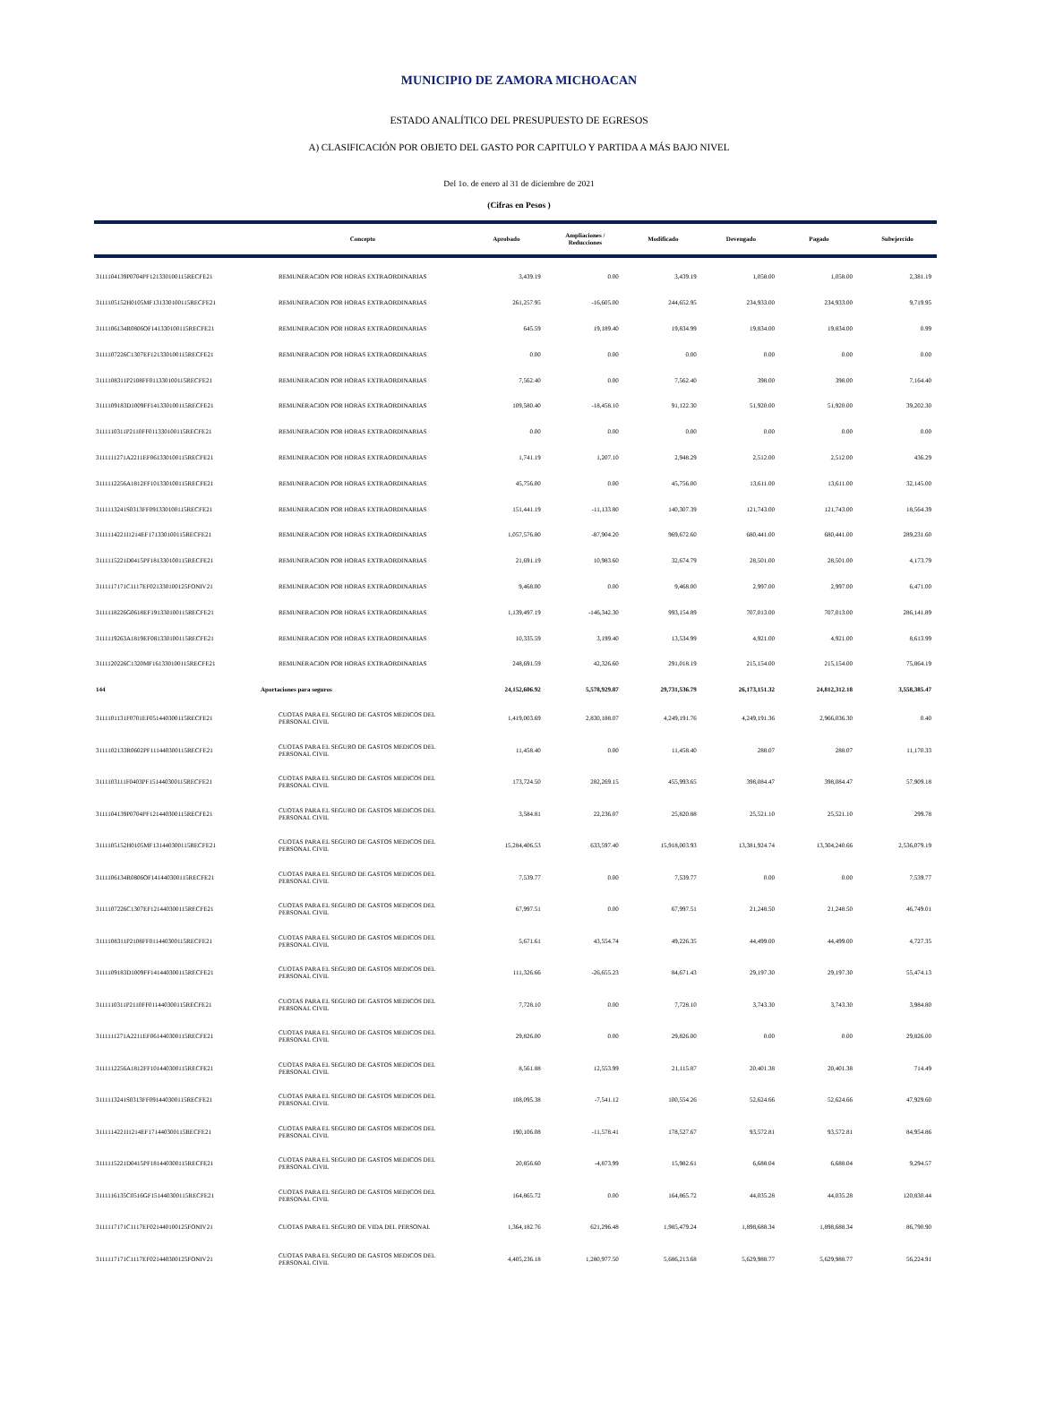MUNICIPIO DE ZAMORA MICHOACAN
ESTADO ANALÍTICO DEL PRESUPUESTO DE EGRESOS
A) CLASIFICACIÓN POR OBJETO DEL GASTO POR CAPITULO Y PARTIDA A MÁS BAJO NIVEL
Del 1o. de enero al 31 de diciembre de 2021
(Cifras en Pesos )
| | Concepto | Aprobado | Ampliaciones / Reducciones | Modificado | Devengado | Pagado | Subejercido |
| --- | --- | --- | --- | --- | --- | --- | --- |
| 3111104139P0704PF121330100115RECFE21 | REMUNERACION POR HORAS EXTRAORDINARIAS | 3,439.19 | 0.00 | 3,439.19 | 1,058.00 | 1,058.00 | 2,381.19 |
| 3111105152H0105MF131330100115RECFE21 | REMUNERACION POR HORAS EXTRAORDINARIAS | 261,257.95 | -16,605.00 | 244,652.95 | 234,933.00 | 234,933.00 | 9,719.95 |
| 3111106134R0806OF141330100115RECFE21 | REMUNERACION POR HORAS EXTRAORDINARIAS | 645.59 | 19,189.40 | 19,834.99 | 19,834.00 | 19,834.00 | 0.99 |
| 3111107226C1307EF121330100115RECFE21 | REMUNERACION POR HORAS EXTRAORDINARIAS | 0.00 | 0.00 | 0.00 | 0.00 | 0.00 | 0.00 |
| 3111108311P2108FF011330100115RECFE21 | REMUNERACION POR HORAS EXTRAORDINARIAS | 7,562.40 | 0.00 | 7,562.40 | 398.00 | 398.00 | 7,164.40 |
| 3111109183D1009FF141330100115RECFE21 | REMUNERACION POR HORAS EXTRAORDINARIAS | 109,580.40 | -18,458.10 | 91,122.30 | 51,920.00 | 51,920.00 | 39,202.30 |
| 3111110311P2110FF011330100115RECFE21 | REMUNERACION POR HORAS EXTRAORDINARIAS | 0.00 | 0.00 | 0.00 | 0.00 | 0.00 | 0.00 |
| 3111111271A2211EF061330100115RECFE21 | REMUNERACION POR HORAS EXTRAORDINARIAS | 1,741.19 | 1,207.10 | 2,948.29 | 2,512.00 | 2,512.00 | 436.29 |
| 3111112256A1812FF101330100115RECFE21 | REMUNERACION POR HORAS EXTRAORDINARIAS | 45,756.00 | 0.00 | 45,756.00 | 13,611.00 | 13,611.00 | 32,145.00 |
| 3111113241S0313FF091330100115RECFE21 | REMUNERACION POR HORAS EXTRAORDINARIAS | 151,441.19 | -11,133.80 | 140,307.39 | 121,743.00 | 121,743.00 | 18,564.39 |
| 3111114221I1214EF171330100115RECFE21 | REMUNERACION POR HORAS EXTRAORDINARIAS | 1,057,576.80 | -87,904.20 | 969,672.60 | 680,441.00 | 680,441.00 | 289,231.60 |
| 3111115221D0415PF181330100115RECFE21 | REMUNERACION POR HORAS EXTRAORDINARIAS | 21,691.19 | 10,983.60 | 32,674.79 | 28,501.00 | 28,501.00 | 4,173.79 |
| 3111117171C1117EF021330100125FONIV21 | REMUNERACION POR HORAS EXTRAORDINARIAS | 9,468.00 | 0.00 | 9,468.00 | 2,997.00 | 2,997.00 | 6,471.00 |
| 3111118226G0618EF191330100115RECFE21 | REMUNERACION POR HORAS EXTRAORDINARIAS | 1,139,497.19 | -146,342.30 | 993,154.89 | 707,013.00 | 707,013.00 | 286,141.89 |
| 3111119263A1819EF081330100115RECFE21 | REMUNERACION POR HORAS EXTRAORDINARIAS | 10,335.59 | 3,199.40 | 13,534.99 | 4,921.00 | 4,921.00 | 8,613.99 |
| 3111120226C1320MF161330100115RECFE21 | REMUNERACION POR HORAS EXTRAORDINARIAS | 248,691.59 | 42,326.60 | 291,018.19 | 215,154.00 | 215,154.00 | 75,864.19 |
| 144 | Aportaciones para seguros | 24,152,606.92 | 5,578,929.87 | 29,731,536.79 | 26,173,151.32 | 24,812,312.18 | 3,558,385.47 |
| 3111101131F0701EF051440300115RECFE21 | CUOTAS PARA EL SEGURO DE GASTOS MEDICOS DEL PERSONAL CIVIL | 1,419,003.69 | 2,830,188.07 | 4,249,191.76 | 4,249,191.36 | 2,966,036.30 | 0.40 |
| 3111102133R0602PF111440300115RECFE21 | CUOTAS PARA EL SEGURO DE GASTOS MEDICOS DEL PERSONAL CIVIL | 11,458.40 | 0.00 | 11,458.40 | 288.07 | 288.07 | 11,170.33 |
| 3111103111F0403PF151440300115RECFE21 | CUOTAS PARA EL SEGURO DE GASTOS MEDICOS DEL PERSONAL CIVIL | 173,724.50 | 282,269.15 | 455,993.65 | 398,084.47 | 398,084.47 | 57,909.18 |
| 3111104139P0704PF121440300115RECFE21 | CUOTAS PARA EL SEGURO DE GASTOS MEDICOS DEL PERSONAL CIVIL | 3,584.81 | 22,236.07 | 25,820.88 | 25,521.10 | 25,521.10 | 299.78 |
| 3111105152H0105MF131440300115RECFE21 | CUOTAS PARA EL SEGURO DE GASTOS MEDICOS DEL PERSONAL CIVIL | 15,284,406.53 | 633,597.40 | 15,918,003.93 | 13,381,924.74 | 13,304,240.66 | 2,536,079.19 |
| 3111106134R0806OF141440300115RECFE21 | CUOTAS PARA EL SEGURO DE GASTOS MEDICOS DEL PERSONAL CIVIL | 7,539.77 | 0.00 | 7,539.77 | 0.00 | 0.00 | 7,539.77 |
| 3111107226C1307EF121440300115RECFE21 | CUOTAS PARA EL SEGURO DE GASTOS MEDICOS DEL PERSONAL CIVIL | 67,997.51 | 0.00 | 67,997.51 | 21,248.50 | 21,248.50 | 46,749.01 |
| 3111108311P2108FF011440300115RECFE21 | CUOTAS PARA EL SEGURO DE GASTOS MEDICOS DEL PERSONAL CIVIL | 5,671.61 | 43,554.74 | 49,226.35 | 44,499.00 | 44,499.00 | 4,727.35 |
| 3111109183D1009FF141440300115RECFE21 | CUOTAS PARA EL SEGURO DE GASTOS MEDICOS DEL PERSONAL CIVIL | 111,326.66 | -26,655.23 | 84,671.43 | 29,197.30 | 29,197.30 | 55,474.13 |
| 3111110311P2110FF011440300115RECFE21 | CUOTAS PARA EL SEGURO DE GASTOS MEDICOS DEL PERSONAL CIVIL | 7,728.10 | 0.00 | 7,728.10 | 3,743.30 | 3,743.30 | 3,984.80 |
| 3111111271A2211EF061440300115RECFE21 | CUOTAS PARA EL SEGURO DE GASTOS MEDICOS DEL PERSONAL CIVIL | 29,826.00 | 0.00 | 29,826.00 | 0.00 | 0.00 | 29,826.00 |
| 3111112256A1812FF101440300115RECFE21 | CUOTAS PARA EL SEGURO DE GASTOS MEDICOS DEL PERSONAL CIVIL | 8,561.88 | 12,553.99 | 21,115.87 | 20,401.38 | 20,401.38 | 714.49 |
| 3111113241S0313FF091440300115RECFE21 | CUOTAS PARA EL SEGURO DE GASTOS MEDICOS DEL PERSONAL CIVIL | 108,095.38 | -7,541.12 | 100,554.26 | 52,624.66 | 52,624.66 | 47,929.60 |
| 3111114221I1214EF171440300115RECFE21 | CUOTAS PARA EL SEGURO DE GASTOS MEDICOS DEL PERSONAL CIVIL | 190,106.08 | -11,578.41 | 178,527.67 | 93,572.81 | 93,572.81 | 84,954.86 |
| 3111115221D0415PF181440300115RECFE21 | CUOTAS PARA EL SEGURO DE GASTOS MEDICOS DEL PERSONAL CIVIL | 20,856.60 | -4,873.99 | 15,982.61 | 6,688.04 | 6,688.04 | 9,294.57 |
| 3111116135C0516GF151440300115RECFE21 | CUOTAS PARA EL SEGURO DE GASTOS MEDICOS DEL PERSONAL CIVIL | 164,865.72 | 0.00 | 164,865.72 | 44,035.28 | 44,035.28 | 120,830.44 |
| 3111117171C1117EF021440100125FONIV21 | CUOTAS PARA EL SEGURO DE VIDA DEL PERSONAL | 1,364,182.76 | 621,296.48 | 1,985,479.24 | 1,898,688.34 | 1,898,688.34 | 86,790.90 |
| 3111117171C1117EF021440300125FONIV21 | CUOTAS PARA EL SEGURO DE GASTOS MEDICOS DEL PERSONAL CIVIL | 4,405,236.18 | 1,280,977.50 | 5,686,213.68 | 5,629,988.77 | 5,629,988.77 | 56,224.91 |